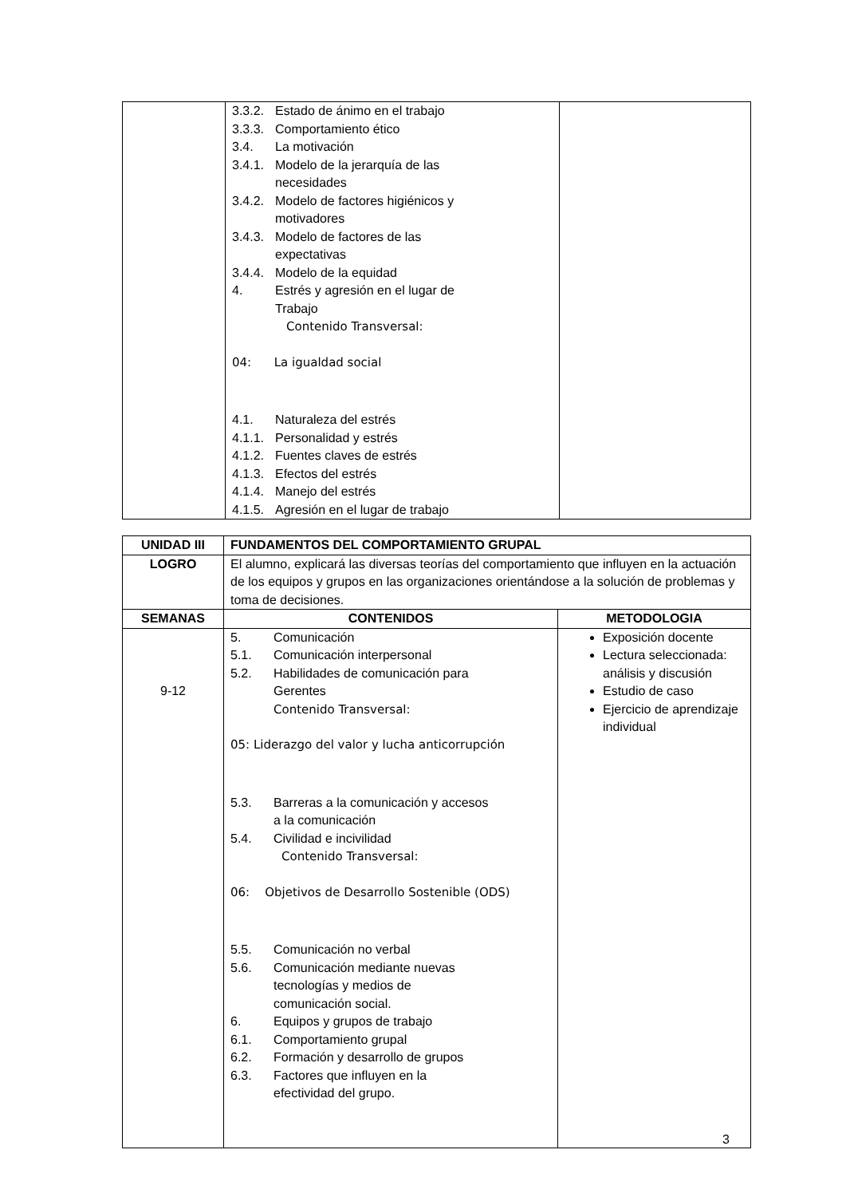| | 3.3.2. Estado de ánimo en el trabajo 3.3.3. Comportamiento ético 3.4. La motivación 3.4.1. Modelo de la jerarquía de las necesidades 3.4.2. Modelo de factores higiénicos y motivadores 3.4.3. Modelo de factores de las expectativas 3.4.4. Modelo de la equidad 4. Estrés y agresión en el lugar de Trabajo Contenido Transversal: 04: La igualdad social 4.1. Naturaleza del estrés 4.1.1. Personalidad y estrés 4.1.2. Fuentes claves de estrés 4.1.3. Efectos del estrés 4.1.4. Manejo del estrés 4.1.5. Agresión en el lugar de trabajo | |
| UNIDAD III | FUNDAMENTOS DEL COMPORTAMIENTO GRUPAL | |
| --- | --- | --- |
| LOGRO | El alumno, explicará las diversas teorías del comportamiento que influyen en la actuación de los equipos y grupos en las organizaciones orientándose a la solución de problemas y toma de decisiones. | |
| SEMANAS | CONTENIDOS | METODOLOGIA |
| 9-12 | 5. Comunicación 5.1. Comunicación interpersonal 5.2. Habilidades de comunicación para Gerentes Contenido Transversal: 05: Liderazgo del valor y lucha anticorrupción 5.3. Barreras a la comunicación y accesos a la comunicación 5.4. Civilidad e incivilidad Contenido Transversal: 06: Objetivos de Desarrollo Sostenible (ODS) 5.5. Comunicación no verbal 5.6. Comunicación mediante nuevas tecnologías y medios de comunicación social. 6. Equipos y grupos de trabajo 6.1. Comportamiento grupal 6.2. Formación y desarrollo de grupos 6.3. Factores que influyen en la efectividad del grupo. | Exposición docente Lectura seleccionada: análisis y discusión Estudio de caso Ejercicio de aprendizaje individual |
3